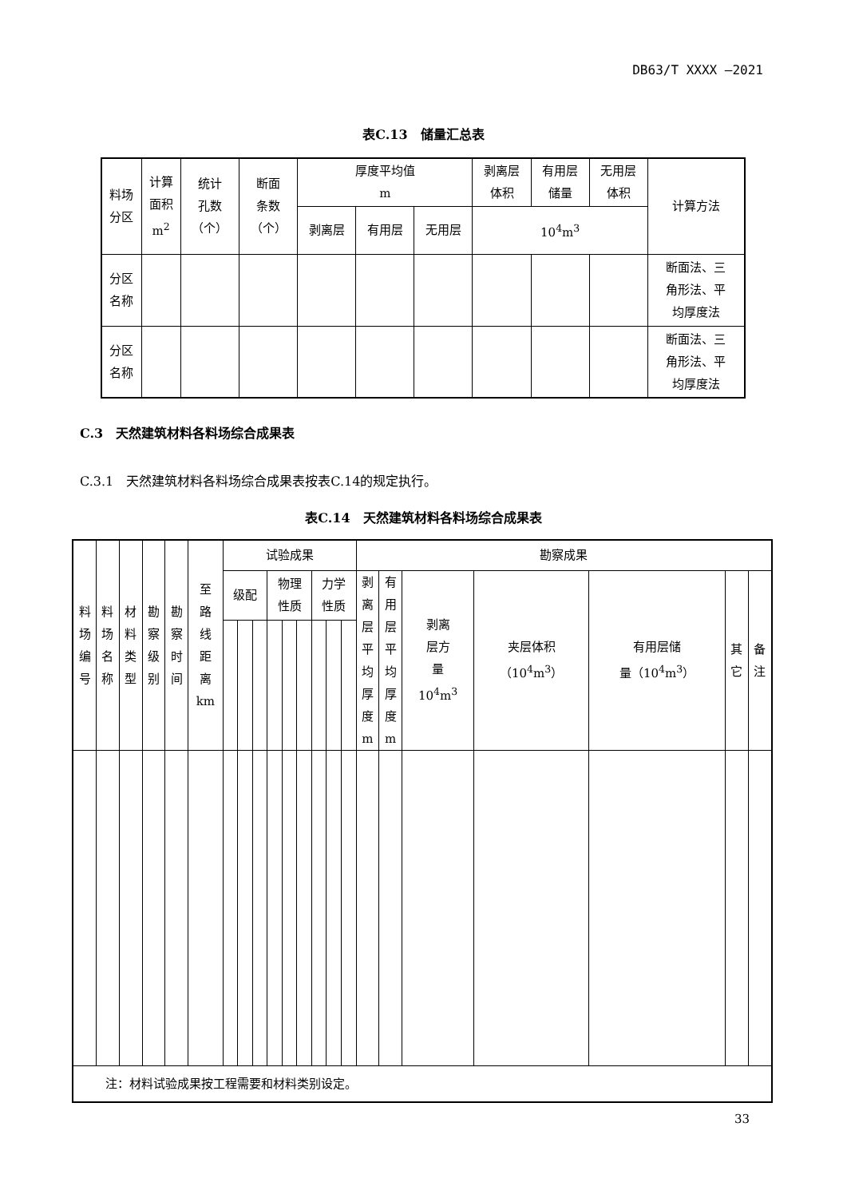DB63/T XXXX —2021
表C.13　储量汇总表
| 料场 分区 | 计算 面积 m<sup>2</sup> | 统计 孔数 （个） | 断面 条数 （个） | 厚度平均值 m | | | 剥离层 体积 | 有用层 储量 | 无用层 体积 | 计算方法 |
| | | | | 剥离层 | 有用层 | 无用层 | 10<sup>4</sup>m<sup>3</sup> | | | |
| 分区 名称 | | | | | | | | | | 断面法、三 角形法、平 均厚度法 |
| 分区 名称 | | | | | | | | | | 断面法、三 角形法、平 均厚度法 |
C.3　天然建筑材料各料场综合成果表
C.3.1　天然建筑材料各料场综合成果表按表C.14的规定执行。
表C.14　天然建筑材料各料场综合成果表
| 料 场 编 号 | 料 场 名 称 | 材 料 类 型 | 勘 察 级 别 | 勘 察 时 间 | 至 路 线 距 离 km | 试验成果 | | | | | | | | | 勘察成果 | | | | | | |
| | | | | | | 级配 | | | 物理 性质 | | | 力学 性质 | | | 剥 离 层 平 均 厚 度 m | 有 用 层 平 均 厚 度 m | 剥离 层方 量 10<sup>4</sup>m<sup>3</sup> | 夹层体积 （10<sup>4</sup>m<sup>3</sup>） | 有用层储 量（10<sup>4</sup>m<sup>3</sup>） | 其 它 | 备 注 |
| 注：材料试验成果按工程需要和材料类别设定。 | | | | | | | | | | | | | | | | | | | | | |
33